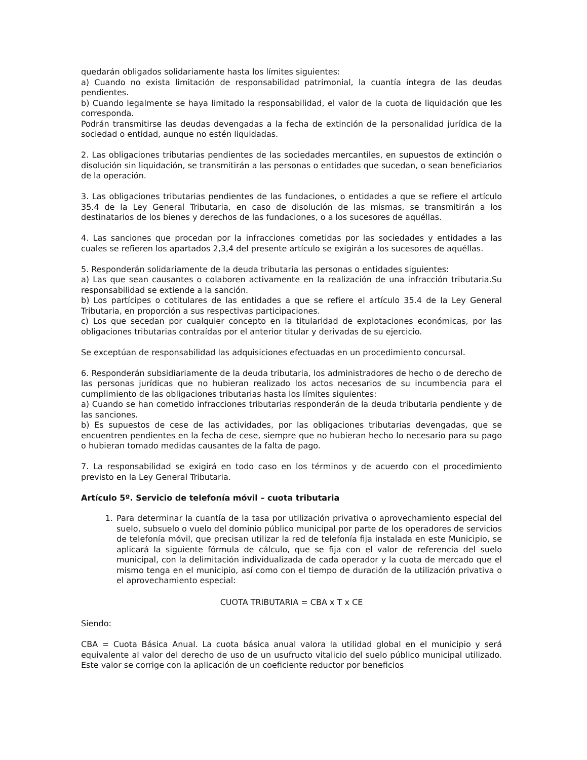quedarán obligados solidariamente hasta los límites siguientes:
a) Cuando no exista limitación de responsabilidad patrimonial, la cuantía íntegra de las deudas pendientes.
b) Cuando legalmente se haya limitado la responsabilidad, el valor de la cuota de liquidación que les corresponda.
Podrán transmitirse las deudas devengadas a la fecha de extinción de la personalidad jurídica de la sociedad o entidad, aunque no estén liquidadas.
2. Las obligaciones tributarias pendientes de las sociedades mercantiles, en supuestos de extinción o disolución sin liquidación, se transmitirán a las personas o entidades que sucedan, o sean beneficiarios de la operación.
3. Las obligaciones tributarias pendientes de las fundaciones, o entidades a que se refiere el artículo 35.4 de la Ley General Tributaria, en caso de disolución de las mismas, se transmitirán a los destinatarios de los bienes y derechos de las fundaciones, o a los sucesores de aquéllas.
4. Las sanciones que procedan por la infracciones cometidas por las sociedades y entidades a las cuales se refieren los apartados 2,3,4 del presente artículo se exigirán a los sucesores de aquéllas.
5. Responderán solidariamente de la deuda tributaria las personas o entidades siguientes:
a) Las que sean causantes o colaboren activamente en la realización de una infracción tributaria.Su responsabilidad se extiende a la sanción.
b) Los partícipes o cotitulares de las entidades a que se refiere el artículo 35.4 de la Ley General Tributaria, en proporción a sus respectivas participaciones.
c) Los que secedan por cualquier concepto en la titularidad de explotaciones económicas, por las obligaciones tributarias contraídas por el anterior titular y derivadas de su ejercicio.
Se exceptúan de responsabilidad las adquisiciones efectuadas en un procedimiento concursal.
6. Responderán subsidiariamente de la deuda tributaria, los administradores de hecho o de derecho de las personas jurídicas que no hubieran realizado los actos necesarios de su incumbencia para el cumplimiento de las obligaciones tributarias hasta los límites siguientes:
a) Cuando se han cometido infracciones tributarias responderán de la deuda tributaria pendiente y de las sanciones.
b) Es supuestos de cese de las actividades, por las obligaciones tributarias devengadas, que se encuentren pendientes en la fecha de cese, siempre que no hubieran hecho lo necesario para su pago o hubieran tomado medidas causantes de la falta de pago.
7. La responsabilidad se exigirá en todo caso en los términos y de acuerdo con el procedimiento previsto en la Ley General Tributaria.
Artículo 5º. Servicio de telefonía móvil – cuota tributaria
1. Para determinar la cuantía de la tasa por utilización privativa o aprovechamiento especial del suelo, subsuelo o vuelo del dominio público municipal por parte de los operadores de servicios de telefonía móvil, que precisan utilizar la red de telefonía fija instalada en este Municipio, se aplicará la siguiente fórmula de cálculo, que se fija con el valor de referencia del suelo municipal, con la delimitación individualizada de cada operador y la cuota de mercado que el mismo tenga en el municipio, así como con el tiempo de duración de la utilización privativa o el aprovechamiento especial:
CUOTA TRIBUTARIA = CBA x T x CE
Siendo:
CBA = Cuota Básica Anual. La cuota básica anual valora la utilidad global en el municipio y será equivalente al valor del derecho de uso de un usufructo vitalicio del suelo público municipal utilizado. Este valor se corrige con la aplicación de un coeficiente reductor por beneficios